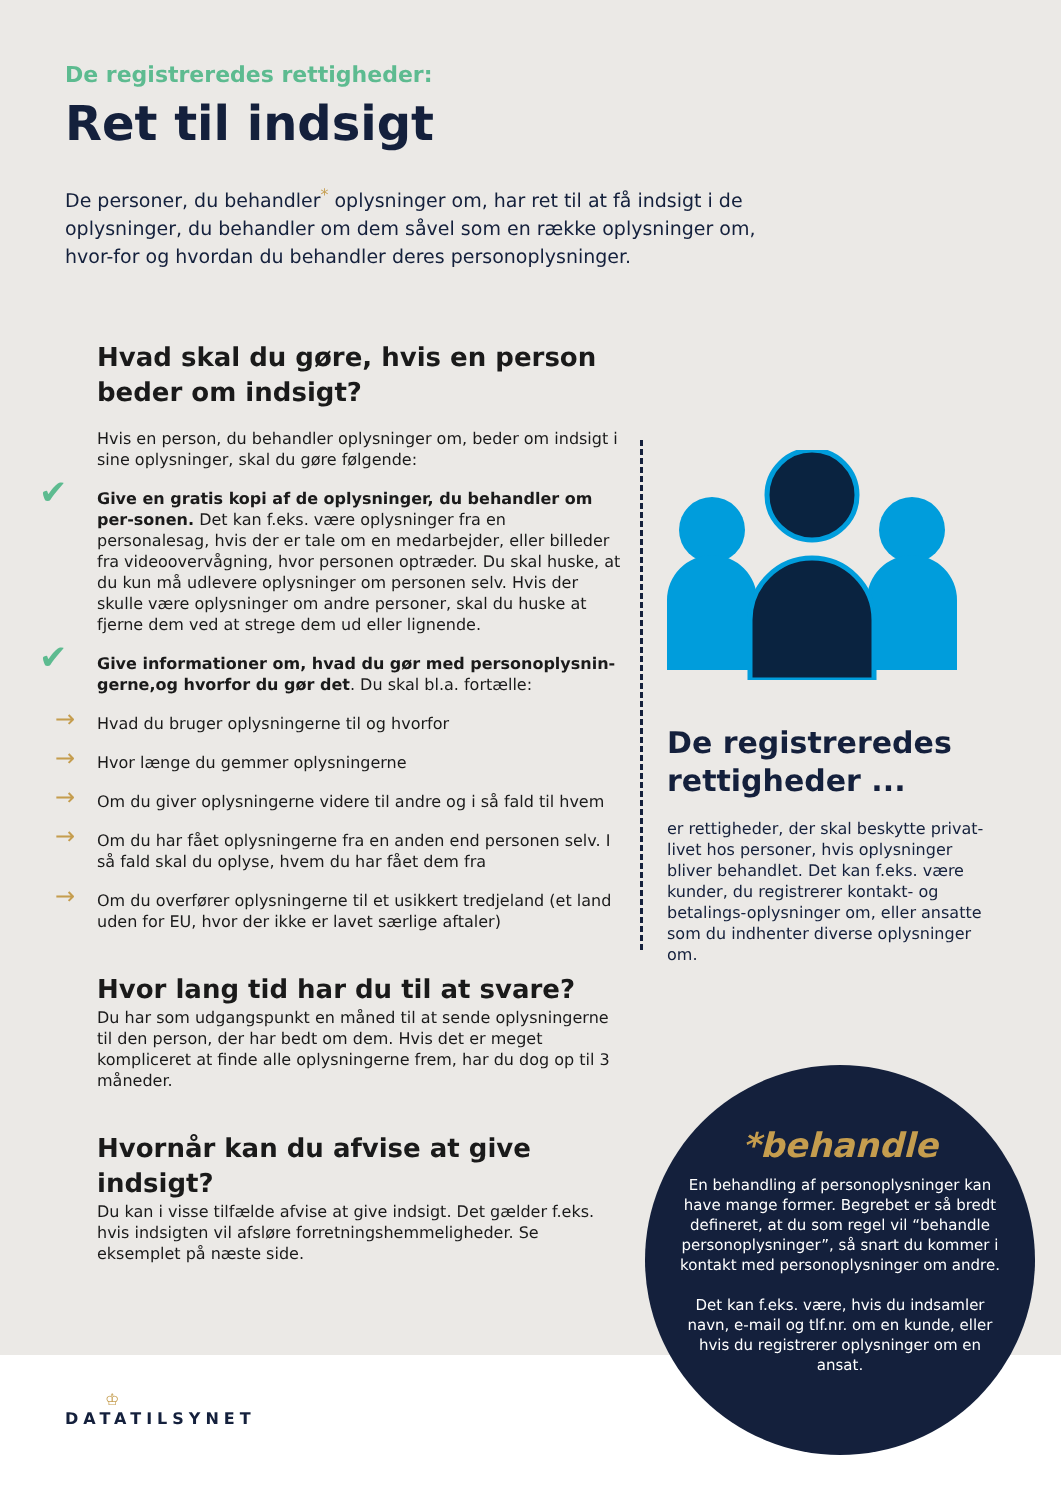De registreredes rettigheder:
Ret til indsigt
De personer, du behandler<sup>*</sup> oplysninger om, har ret til at få indsigt i de oplysninger, du behandler om dem såvel som en række oplysninger om, hvor-for og hvordan du behandler deres personoplysninger.
Hvad skal du gøre, hvis en person beder om indsigt?
Hvis en person, du behandler oplysninger om, beder om indsigt i sine oplysninger, skal du gøre følgende:
✔ Give en gratis kopi af de oplysninger, du behandler om per-sonen. Det kan f.eks. være oplysninger fra en personalesag, hvis der er tale om en medarbejder, eller billeder fra videoovervågning, hvor personen optræder. Du skal huske, at du kun må udlevere oplysninger om personen selv. Hvis der skulle være oplysninger om andre personer, skal du huske at fjerne dem ved at strege dem ud eller lignende.
✔ Give informationer om, hvad du gør med personoplysnin-gerne,og hvorfor du gør det. Du skal bl.a. fortælle:
→ Hvad du bruger oplysningerne til og hvorfor
→ Hvor længe du gemmer oplysningerne
→ Om du giver oplysningerne videre til andre og i så fald til hvem
→ Om du har fået oplysningerne fra en anden end personen selv. I så fald skal du oplyse, hvem du har fået dem fra
→ Om du overfører oplysningerne til et usikkert tredjeland (et land uden for EU, hvor der ikke er lavet særlige aftaler)
Hvor lang tid har du til at svare?
Du har som udgangspunkt en måned til at sende oplysningerne til den person, der har bedt om dem. Hvis det er meget kompliceret at finde alle oplysningerne frem, har du dog op til 3 måneder.
Hvornår kan du afvise at give indsigt?
Du kan i visse tilfælde afvise at give indsigt. Det gælder f.eks. hvis indsigten vil afsløre forretningshemmeligheder. Se eksemplet på næste side.
De registreredes rettigheder ...
er rettigheder, der skal beskytte privat-livet hos personer, hvis oplysninger bliver behandlet. Det kan f.eks. være kunder, du registrerer kontakt- og betalings-oplysninger om, eller ansatte som du indhenter diverse oplysninger om.
*behandle
En behandling af personoplysninger kan have mange former. Begrebet er så bredt defineret, at du som regel vil “behandle personoplysninger”, så snart du kommer i kontakt med personoplysninger om andre.
Det kan f.eks. være, hvis du indsamler navn, e-mail og tlf.nr. om en kunde, eller hvis du registrerer oplysninger om en ansat.
♔
DATATILSYNET